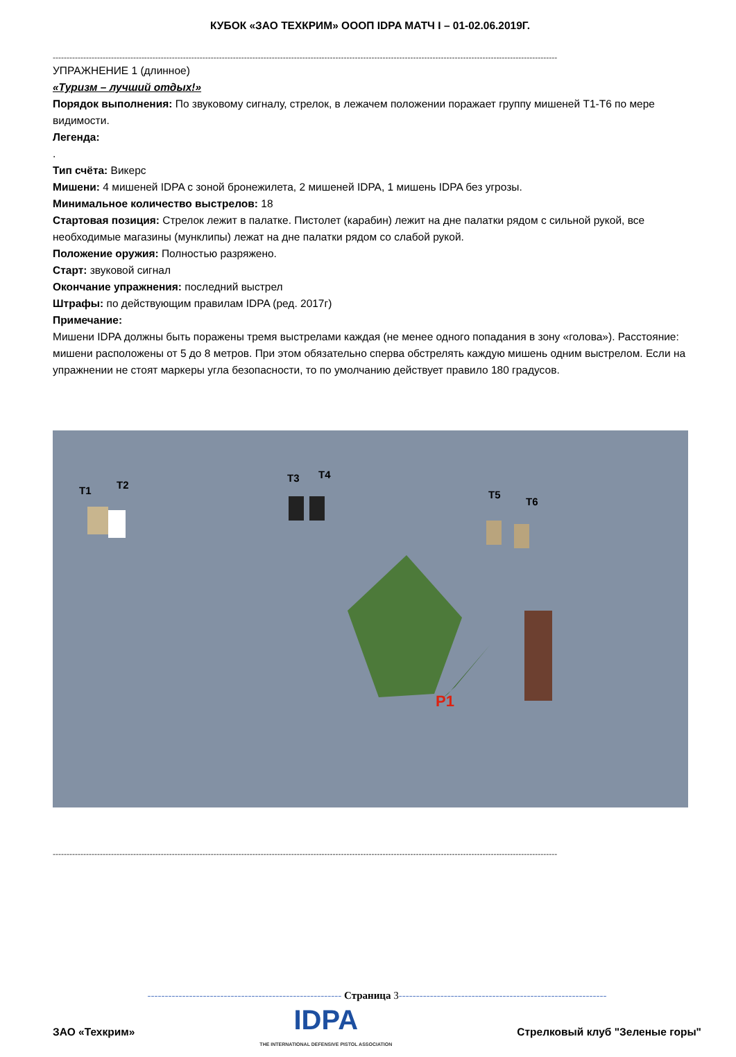КУБОК «ЗАО ТЕХКРИМ» ОООП IDPA МАТЧ I – 01-02.06.2019Г.
--------------------------------------------------------------------------------------------------------------------------------------------------------------------------------------
УПРАЖНЕНИЕ 1 (длинное)
«Туризм – лучший отдых!»
Порядок выполнения: По звуковому сигналу, стрелок, в лежачем положении поражает группу мишеней Т1-Т6 по мере видимости.
Легенда:
.
Тип счёта: Викерс
Мишени: 4 мишеней IDPA с зоной бронежилета, 2 мишеней IDPA, 1 мишень IDPA без угрозы.
Минимальное количество выстрелов: 18
Стартовая позиция: Стрелок лежит в палатке. Пистолет (карабин) лежит на дне палатки рядом с сильной рукой, все необходимые магазины (мунклипы) лежат на дне палатки рядом со слабой рукой.
Положение оружия: Полностью разряжено.
Старт: звуковой сигнал
Окончание упражнения: последний выстрел
Штрафы: по действующим правилам IDPA (ред. 2017г)
Примечание:
Мишени IDPA должны быть поражены тремя выстрелами каждая (не менее одного попадания в зону «голова»). Расстояние: мишени расположены от 5 до 8 метров. При этом обязательно сперва обстрелять каждую мишень одним выстрелом. Если на упражнении не стоят маркеры угла безопасности, то по умолчанию действует правило 180 градусов.
T1 T2
T3 T4
T5
T6
P1
--------------------------------------------------------------------------------------------------------------------------------------------------------------------------------------
-------------------------------------------------------- Страница 3------------------------------------------------------------
ЗАО «Техкрим»
IDPA
THE INTERNATIONAL DEFENSIVE PISTOL ASSOCIATION
Стрелковый клуб "Зеленые горы"